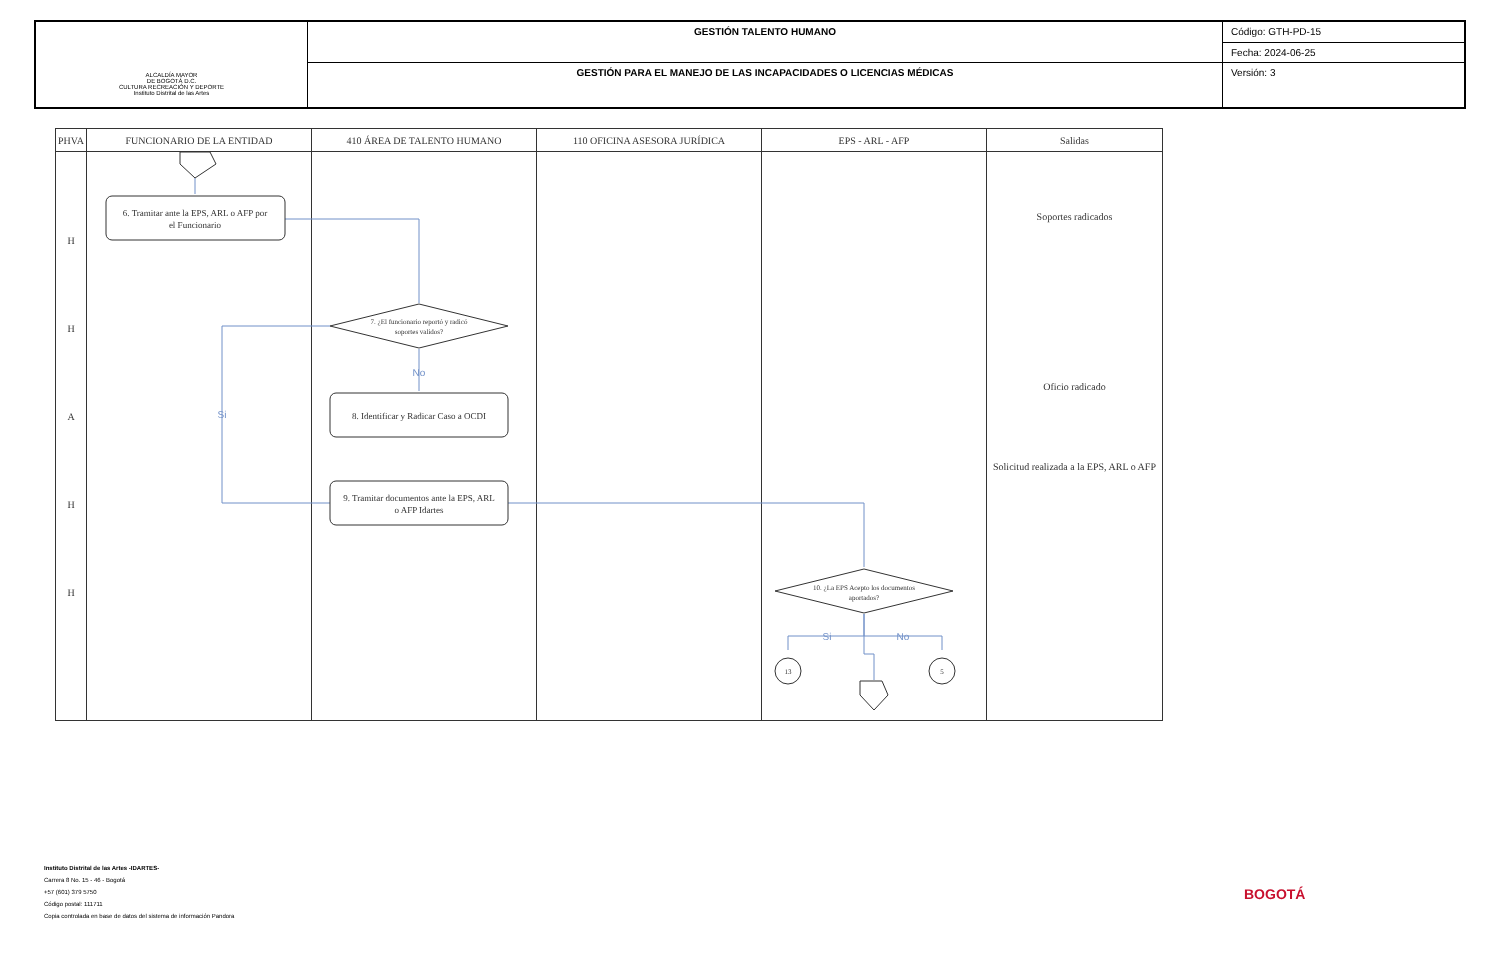| ALCALDÍA MAYOR DE BOGOTÁ D.C. CULTURA RECREACIÓN Y DEPORTE Instituto Distrital de las Artes | GESTIÓN TALENTO HUMANO | Código: GTH-PD-15 |
| | | Fecha: 2024-06-25 |
| | GESTIÓN PARA EL MANEJO DE LAS INCAPACIDADES O LICENCIAS MÉDICAS | Versión: 3 |
| PHVA | FUNCIONARIO DE LA ENTIDAD | 410 ÁREA DE TALENTO HUMANO | 110 OFICINA ASESORA JURÍDICA | EPS - ARL - AFP | Salidas |
| --- | --- | --- | --- | --- | --- |
| H H A H H | | | | | Soportes radicados Oficio radicado Solicitud realizada a la EPS, ARL o AFP |
6. Tramitar ante la EPS, ARL o AFP por
el Funcionario
7. ¿El funcionario reportó y radicó
soportes validos?
8. Identificar y Radicar Caso a OCDI
9. Tramitar documentos ante la EPS, ARL
o AFP Idartes
10. ¿La EPS Acepto los documentos
aportados?
13
5
No
Si
Si
No
Instituto Distrital de las Artes -IDARTES-
Carrera 8 No. 15 - 46 - Bogotá
+57 (601) 379 5750
Código postal: 111711
Copia controlada en base de datos del sistema de información Pandora
BOGOTÁ